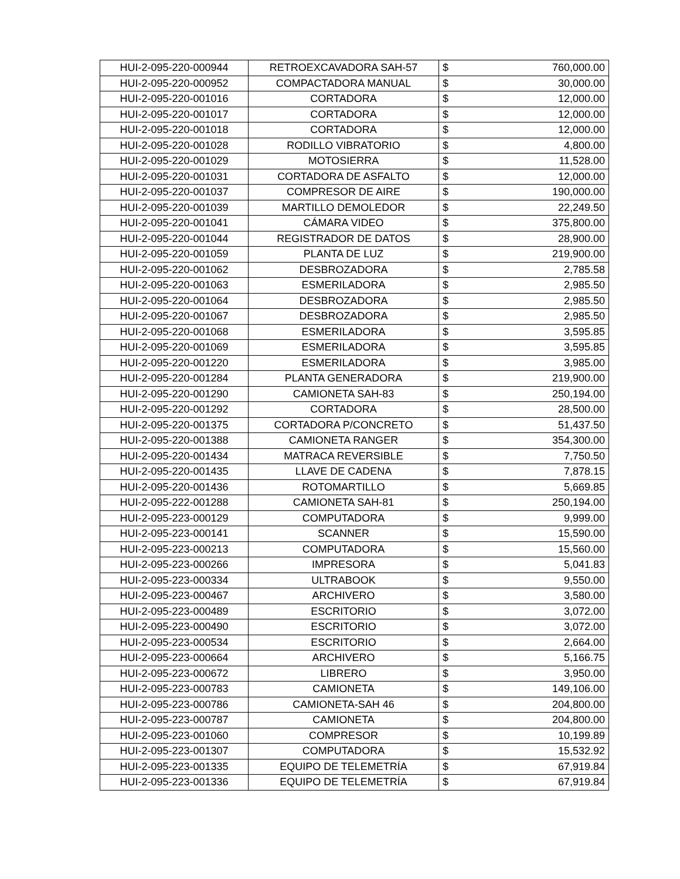| HUI-2-095-220-000944 | RETROEXCAVADORA SAH-57 | $ | 760,000.00 |
| HUI-2-095-220-000952 | COMPACTADORA MANUAL | $ | 30,000.00 |
| HUI-2-095-220-001016 | CORTADORA | $ | 12,000.00 |
| HUI-2-095-220-001017 | CORTADORA | $ | 12,000.00 |
| HUI-2-095-220-001018 | CORTADORA | $ | 12,000.00 |
| HUI-2-095-220-001028 | RODILLO VIBRATORIO | $ | 4,800.00 |
| HUI-2-095-220-001029 | MOTOSIERRA | $ | 11,528.00 |
| HUI-2-095-220-001031 | CORTADORA DE ASFALTO | $ | 12,000.00 |
| HUI-2-095-220-001037 | COMPRESOR DE AIRE | $ | 190,000.00 |
| HUI-2-095-220-001039 | MARTILLO DEMOLEDOR | $ | 22,249.50 |
| HUI-2-095-220-001041 | CÁMARA VIDEO | $ | 375,800.00 |
| HUI-2-095-220-001044 | REGISTRADOR DE DATOS | $ | 28,900.00 |
| HUI-2-095-220-001059 | PLANTA DE LUZ | $ | 219,900.00 |
| HUI-2-095-220-001062 | DESBROZADORA | $ | 2,785.58 |
| HUI-2-095-220-001063 | ESMERILADORA | $ | 2,985.50 |
| HUI-2-095-220-001064 | DESBROZADORA | $ | 2,985.50 |
| HUI-2-095-220-001067 | DESBROZADORA | $ | 2,985.50 |
| HUI-2-095-220-001068 | ESMERILADORA | $ | 3,595.85 |
| HUI-2-095-220-001069 | ESMERILADORA | $ | 3,595.85 |
| HUI-2-095-220-001220 | ESMERILADORA | $ | 3,985.00 |
| HUI-2-095-220-001284 | PLANTA GENERADORA | $ | 219,900.00 |
| HUI-2-095-220-001290 | CAMIONETA SAH-83 | $ | 250,194.00 |
| HUI-2-095-220-001292 | CORTADORA | $ | 28,500.00 |
| HUI-2-095-220-001375 | CORTADORA P/CONCRETO | $ | 51,437.50 |
| HUI-2-095-220-001388 | CAMIONETA RANGER | $ | 354,300.00 |
| HUI-2-095-220-001434 | MATRACA REVERSIBLE | $ | 7,750.50 |
| HUI-2-095-220-001435 | LLAVE DE CADENA | $ | 7,878.15 |
| HUI-2-095-220-001436 | ROTOMARTILLO | $ | 5,669.85 |
| HUI-2-095-222-001288 | CAMIONETA SAH-81 | $ | 250,194.00 |
| HUI-2-095-223-000129 | COMPUTADORA | $ | 9,999.00 |
| HUI-2-095-223-000141 | SCANNER | $ | 15,590.00 |
| HUI-2-095-223-000213 | COMPUTADORA | $ | 15,560.00 |
| HUI-2-095-223-000266 | IMPRESORA | $ | 5,041.83 |
| HUI-2-095-223-000334 | ULTRABOOK | $ | 9,550.00 |
| HUI-2-095-223-000467 | ARCHIVERO | $ | 3,580.00 |
| HUI-2-095-223-000489 | ESCRITORIO | $ | 3,072.00 |
| HUI-2-095-223-000490 | ESCRITORIO | $ | 3,072.00 |
| HUI-2-095-223-000534 | ESCRITORIO | $ | 2,664.00 |
| HUI-2-095-223-000664 | ARCHIVERO | $ | 5,166.75 |
| HUI-2-095-223-000672 | LIBRERO | $ | 3,950.00 |
| HUI-2-095-223-000783 | CAMIONETA | $ | 149,106.00 |
| HUI-2-095-223-000786 | CAMIONETA-SAH 46 | $ | 204,800.00 |
| HUI-2-095-223-000787 | CAMIONETA | $ | 204,800.00 |
| HUI-2-095-223-001060 | COMPRESOR | $ | 10,199.89 |
| HUI-2-095-223-001307 | COMPUTADORA | $ | 15,532.92 |
| HUI-2-095-223-001335 | EQUIPO DE TELEMETRÍA | $ | 67,919.84 |
| HUI-2-095-223-001336 | EQUIPO DE TELEMETRÍA | $ | 67,919.84 |